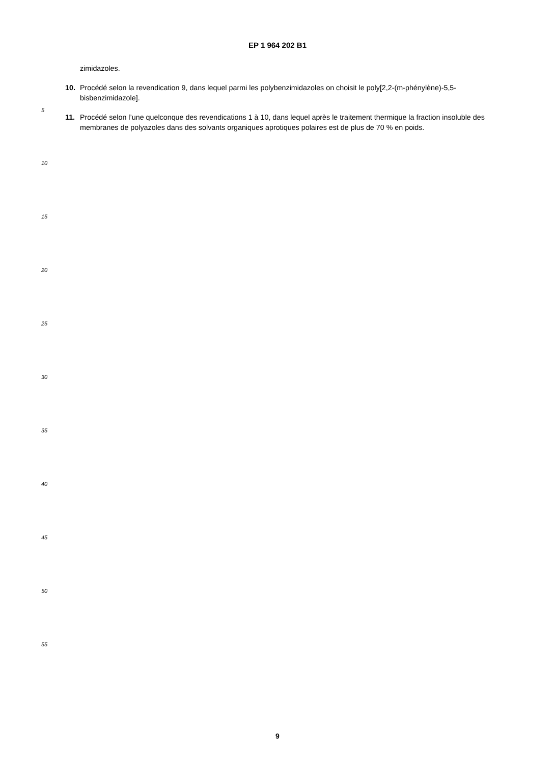EP 1 964 202 B1
zimidazoles.
10. Procédé selon la revendication 9, dans lequel parmi les polybenzimidazoles on choisit le poly[2,2-(m-phénylène)-5,5-bisbenzimidazole].
11. Procédé selon l’une quelconque des revendications 1 à 10, dans lequel après le traitement thermique la fraction insoluble des membranes de polyazoles dans des solvants organiques aprotiques polaires est de plus de 70 % en poids.
5
10
15
20
25
30
35
40
45
50
55
9